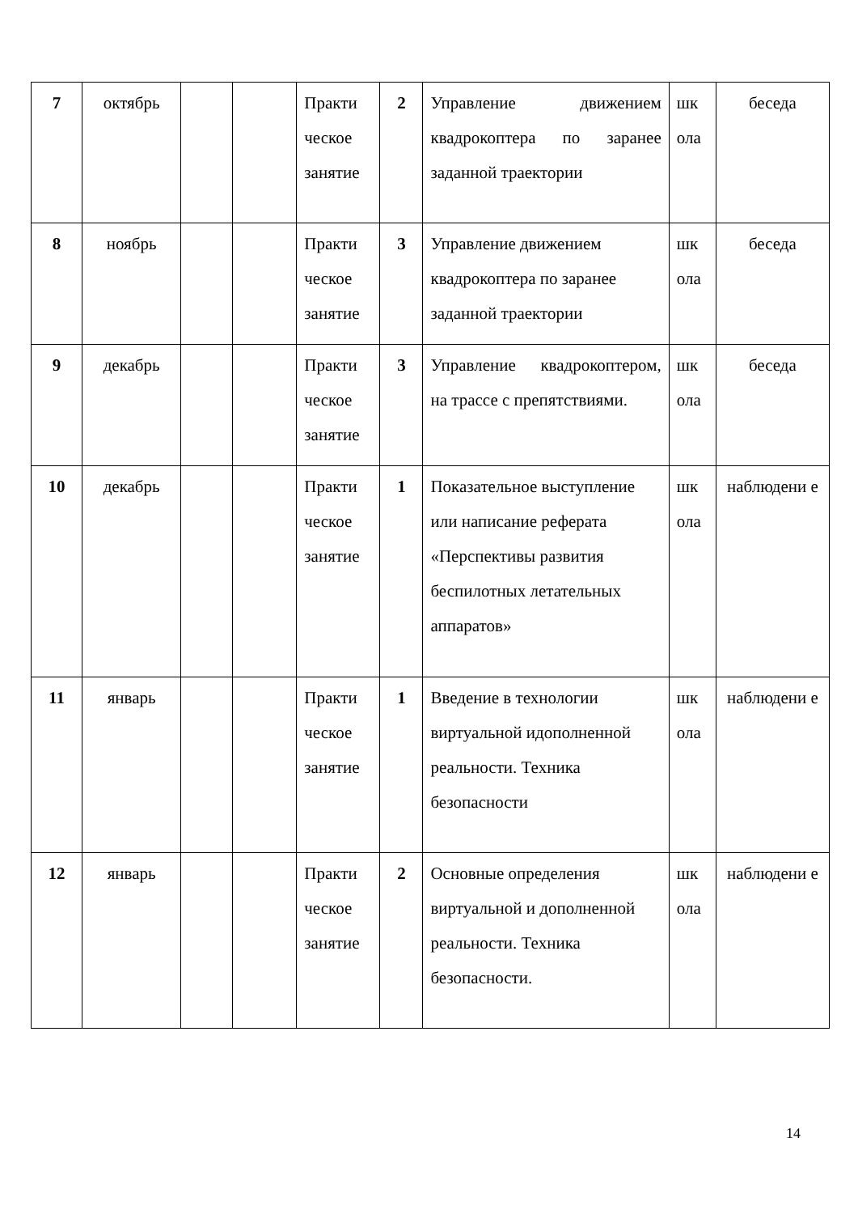| 7 | октябрь | | | Практи ческое занятие | 2 | Управление движением квадрокоптера по заранее заданной траектории | шк ола | беседа |
| 8 | ноябрь | | | Практи ческое занятие | 3 | Управление движением квадрокоптера по заранее заданной траектории | шк ола | беседа |
| 9 | декабрь | | | Практи ческое занятие | 3 | Управление квадрокоптером, на трассе с препятствиями. | шк ола | беседа |
| 10 | декабрь | | | Практи ческое занятие | 1 | Показательное выступление или написание реферата «Перспективы развития беспилотных летательных аппаратов» | шк ола | наблюдени е |
| 11 | январь | | | Практи ческое занятие | 1 | Введение в технологии виртуальной идополненной реальности. Техника безопасности | шк ола | наблюдени е |
| 12 | январь | | | Практи ческое занятие | 2 | Основные определения виртуальной и дополненной реальности. Техника безопасности. | шк ола | наблюдени е |
14